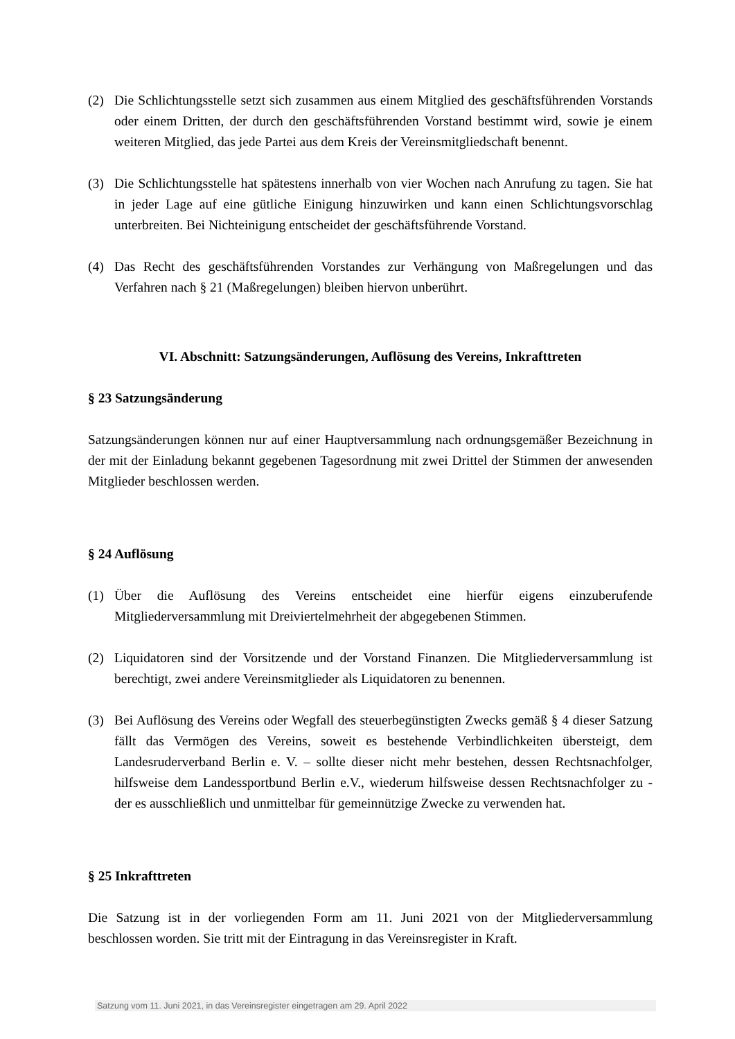(2) Die Schlichtungsstelle setzt sich zusammen aus einem Mitglied des geschäftsführenden Vorstands oder einem Dritten, der durch den geschäftsführenden Vorstand bestimmt wird, sowie je einem weiteren Mitglied, das jede Partei aus dem Kreis der Vereinsmitgliedschaft benennt.
(3) Die Schlichtungsstelle hat spätestens innerhalb von vier Wochen nach Anrufung zu tagen. Sie hat in jeder Lage auf eine gütliche Einigung hinzuwirken und kann einen Schlichtungsvorschlag unterbreiten. Bei Nichteinigung entscheidet der geschäftsführende Vorstand.
(4) Das Recht des geschäftsführenden Vorstandes zur Verhängung von Maßregelungen und das Verfahren nach § 21 (Maßregelungen) bleiben hiervon unberührt.
VI. Abschnitt: Satzungsänderungen, Auflösung des Vereins, Inkrafttreten
§ 23 Satzungsänderung
Satzungsänderungen können nur auf einer Hauptversammlung nach ordnungsgemäßer Bezeichnung in der mit der Einladung bekannt gegebenen Tagesordnung mit zwei Drittel der Stimmen der anwesenden Mitglieder beschlossen werden.
§ 24 Auflösung
(1) Über die Auflösung des Vereins entscheidet eine hierfür eigens einzuberufende Mitgliederversammlung mit Dreiviertelmehrheit der abgegebenen Stimmen.
(2) Liquidatoren sind der Vorsitzende und der Vorstand Finanzen. Die Mitgliederversammlung ist berechtigt, zwei andere Vereinsmitglieder als Liquidatoren zu benennen.
(3) Bei Auflösung des Vereins oder Wegfall des steuerbegünstigten Zwecks gemäß § 4 dieser Satzung fällt das Vermögen des Vereins, soweit es bestehende Verbindlichkeiten übersteigt, dem Landesruderverband Berlin e. V. – sollte dieser nicht mehr bestehen, dessen Rechtsnachfolger, hilfsweise dem Landessportbund Berlin e.V., wiederum hilfsweise dessen Rechtsnachfolger zu - der es ausschließlich und unmittelbar für gemeinnützige Zwecke zu verwenden hat.
§ 25 Inkrafttreten
Die Satzung ist in der vorliegenden Form am 11. Juni 2021 von der Mitgliederversammlung beschlossen worden. Sie tritt mit der Eintragung in das Vereinsregister in Kraft.
Satzung vom 11. Juni 2021, in das Vereinsregister eingetragen am 29. April 2022